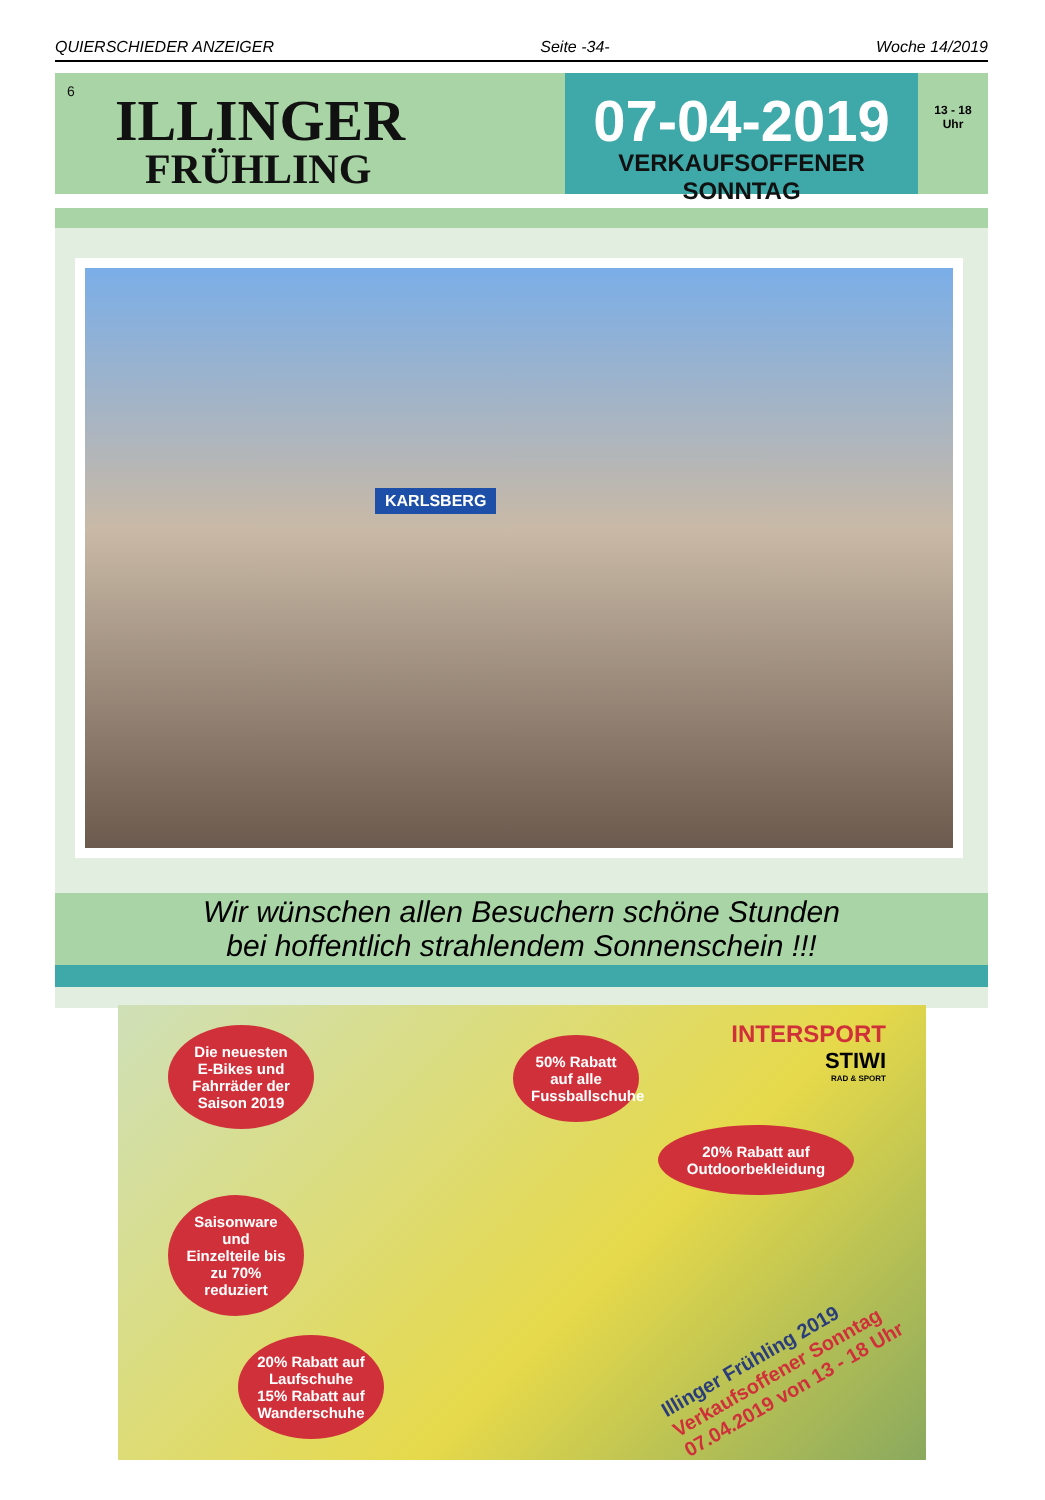QUIERSCHIEDER ANZEIGER Seite -34- Woche 14/2019
6
ILLINGER
FRÜHLING
07-04-2019
VERKAUFSOFFENER SONNTAG
13 - 18
Uhr
KARLSBERG
Wir wünschen allen Besuchern schöne Stunden
bei hoffentlich strahlendem Sonnenschein !!!
Die neuesten E-Bikes und Fahrräder der Saison 2019
50% Rabatt auf alle Fussballschuhe
INTERSPORT
STIWI
RAD & SPORT
20% Rabatt auf Outdoorbekleidung
Saisonware und Einzelteile bis zu 70% reduziert
20% Rabatt auf Laufschuhe 15% Rabatt auf Wanderschuhe
Illinger Frühling 2019
Verkaufsoffener Sonntag
07.04.2019 von 13 - 18 Uhr